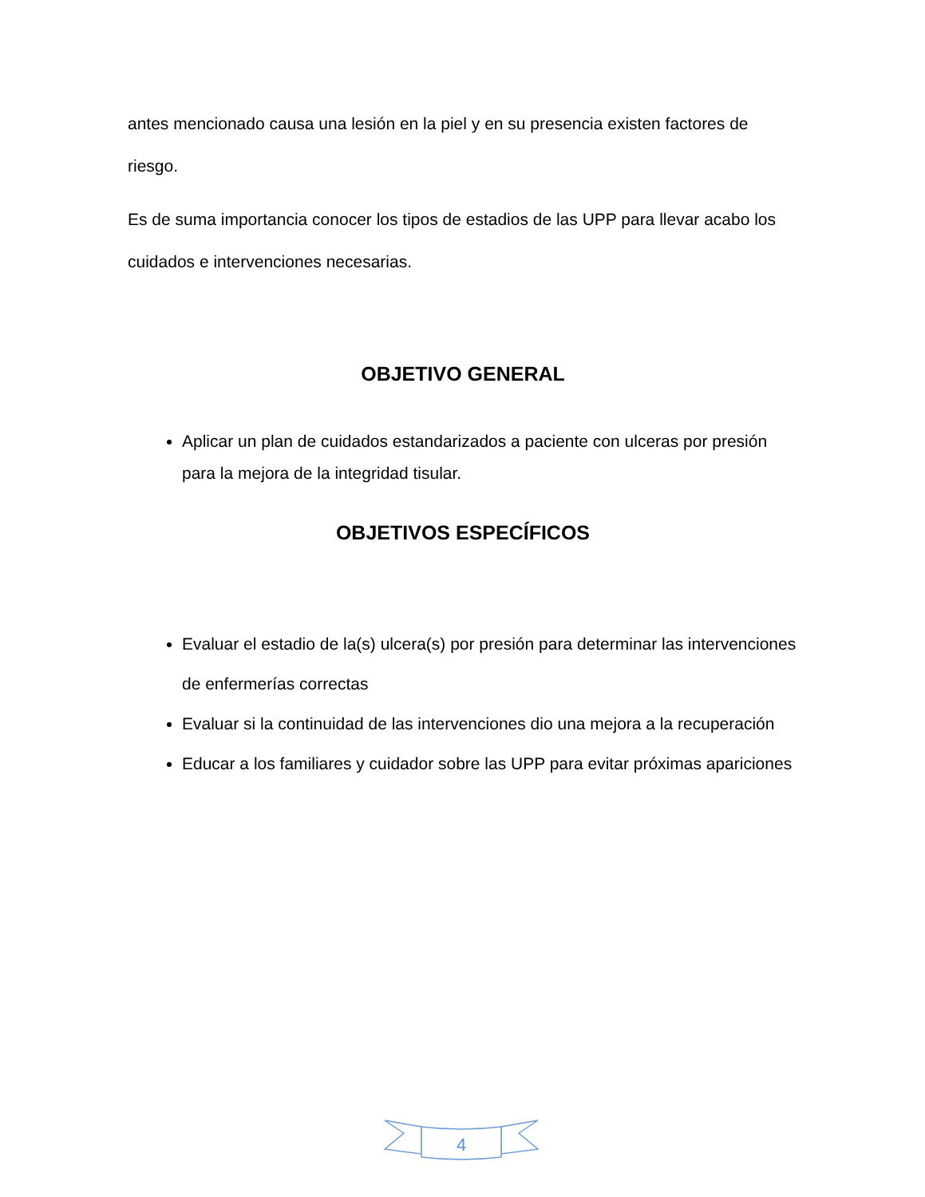antes mencionado causa una lesión en la piel y en su presencia existen factores de riesgo.
Es de suma importancia conocer los tipos de estadios de las UPP para llevar acabo los cuidados e intervenciones necesarias.
OBJETIVO GENERAL
Aplicar un plan de cuidados estandarizados a paciente con ulceras por presión para la mejora de la integridad tisular.
OBJETIVOS ESPECÍFICOS
Evaluar el estadio de la(s) ulcera(s) por presión para determinar las intervenciones de enfermerías correctas
Evaluar si la continuidad de las intervenciones dio una mejora a la recuperación
Educar a los familiares y cuidador sobre las UPP para evitar próximas apariciones
4